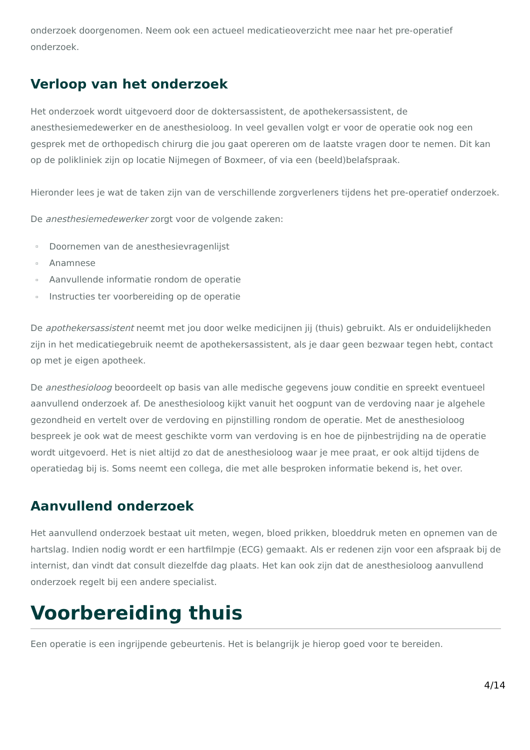onderzoek doorgenomen. Neem ook een actueel medicatieoverzicht mee naar het pre-operatief onderzoek.
Verloop van het onderzoek
Het onderzoek wordt uitgevoerd door de doktersassistent, de apothekersassistent, de anesthesiemedewerker en de anesthesioloog. In veel gevallen volgt er voor de operatie ook nog een gesprek met de orthopedisch chirurg die jou gaat opereren om de laatste vragen door te nemen. Dit kan op de polikliniek zijn op locatie Nijmegen of Boxmeer, of via een (beeld)belafspraak.
Hieronder lees je wat de taken zijn van de verschillende zorgverleners tijdens het pre-operatief onderzoek.
De anesthesiemedewerker zorgt voor de volgende zaken:
▫ Doornemen van de anesthesievragenlijst
▫ Anamnese
▫ Aanvullende informatie rondom de operatie
▫ Instructies ter voorbereiding op de operatie
De apothekersassistent neemt met jou door welke medicijnen jij (thuis) gebruikt. Als er onduidelijkheden zijn in het medicatiegebruik neemt de apothekersassistent, als je daar geen bezwaar tegen hebt, contact op met je eigen apotheek.
De anesthesioloog beoordeelt op basis van alle medische gegevens jouw conditie en spreekt eventueel aanvullend onderzoek af. De anesthesioloog kijkt vanuit het oogpunt van de verdoving naar je algehele gezondheid en vertelt over de verdoving en pijnstilling rondom de operatie. Met de anesthesioloog bespreek je ook wat de meest geschikte vorm van verdoving is en hoe de pijnbestrijding na de operatie wordt uitgevoerd. Het is niet altijd zo dat de anesthesioloog waar je mee praat, er ook altijd tijdens de operatiedag bij is. Soms neemt een collega, die met alle besproken informatie bekend is, het over.
Aanvullend onderzoek
Het aanvullend onderzoek bestaat uit meten, wegen, bloed prikken, bloeddruk meten en opnemen van de hartslag. Indien nodig wordt er een hartfilmpje (ECG) gemaakt. Als er redenen zijn voor een afspraak bij de internist, dan vindt dat consult diezelfde dag plaats. Het kan ook zijn dat de anesthesioloog aanvullend onderzoek regelt bij een andere specialist.
Voorbereiding thuis
Een operatie is een ingrijpende gebeurtenis. Het is belangrijk je hierop goed voor te bereiden.
4/14